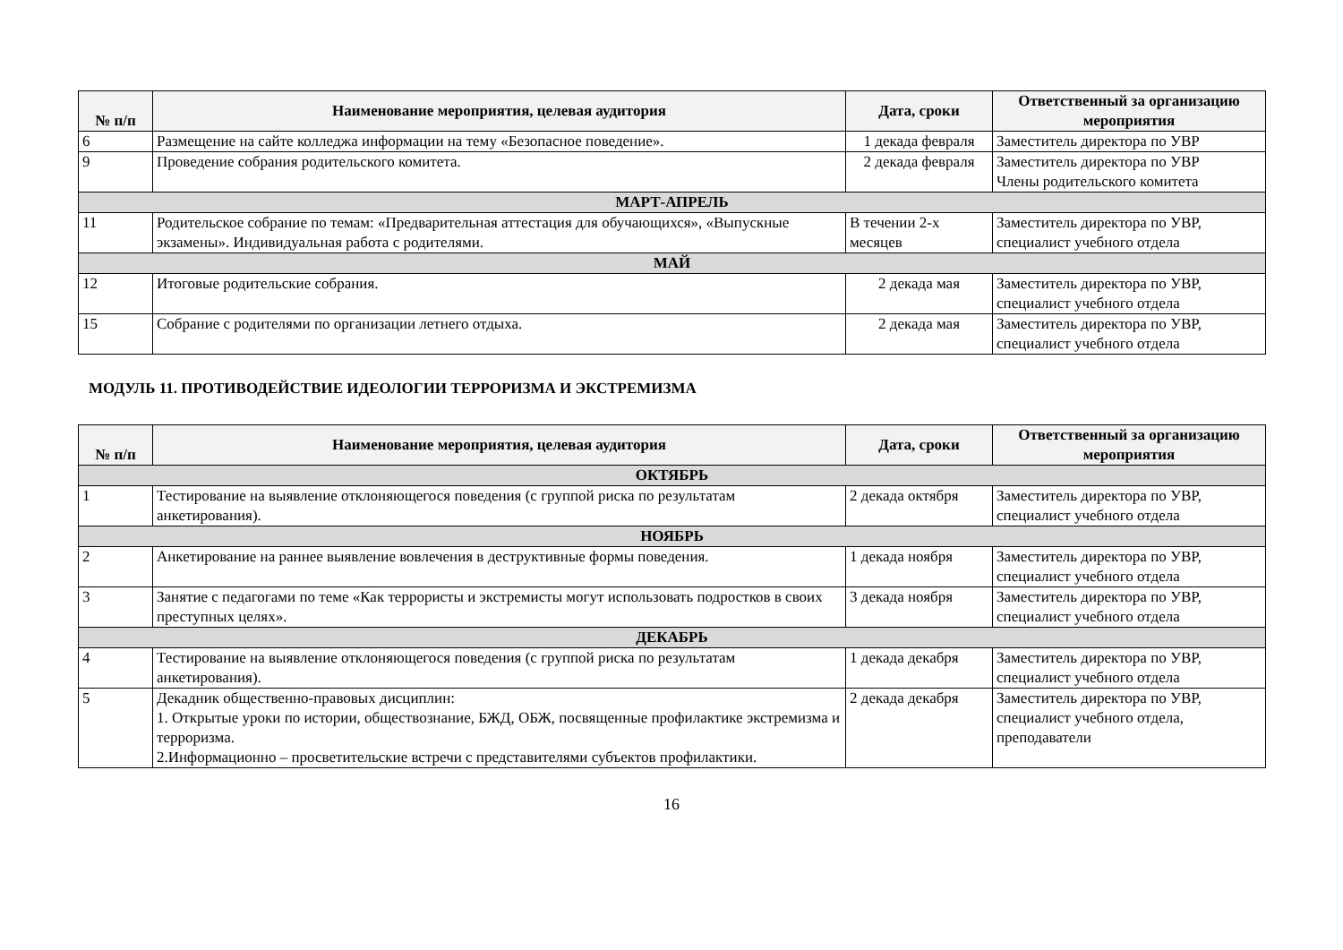| № п/п | Наименование мероприятия, целевая аудитория | Дата, сроки | Ответственный за организацию мероприятия |
| --- | --- | --- | --- |
| 6 | Размещение на сайте колледжа информации на тему «Безопасное поведение». | 1 декада февраля | Заместитель директора по УВР |
| 9 | Проведение собрания родительского комитета. | 2 декада февраля | Заместитель директора по УВР Члены родительского комитета |
| МАРТ-АПРЕЛЬ | | | |
| 11 | Родительское собрание по темам: «Предварительная аттестация для обучающихся», «Выпускные экзамены». Индивидуальная работа с родителями. | В течении 2-х месяцев | Заместитель директора по УВР, специалист учебного отдела |
| МАЙ | | | |
| 12 | Итоговые родительские собрания. | 2 декада мая | Заместитель директора по УВР, специалист учебного отдела |
| 15 | Собрание с родителями по организации летнего отдыха. | 2 декада мая | Заместитель директора по УВР, специалист учебного отдела |
МОДУЛЬ 11. ПРОТИВОДЕЙСТВИЕ ИДЕОЛОГИИ ТЕРРОРИЗМА И ЭКСТРЕМИЗМА
| № п/п | Наименование мероприятия, целевая аудитория | Дата, сроки | Ответственный за организацию мероприятия |
| --- | --- | --- | --- |
| ОКТЯБРЬ | | | |
| 1 | Тестирование на выявление отклоняющегося поведения (с группой риска по результатам анкетирования). | 2 декада октября | Заместитель директора по УВР, специалист учебного отдела |
| НОЯБРЬ | | | |
| 2 | Анкетирование на раннее выявление вовлечения в деструктивные формы поведения. | 1 декада ноября | Заместитель директора по УВР, специалист учебного отдела |
| 3 | Занятие с педагогами по теме «Как террористы и экстремисты могут использовать подростков в своих преступных целях». | 3 декада ноября | Заместитель директора по УВР, специалист учебного отдела |
| ДЕКАБРЬ | | | |
| 4 | Тестирование на выявление отклоняющегося поведения (с группой риска по результатам анкетирования). | 1 декада декабря | Заместитель директора по УВР, специалист учебного отдела |
| 5 | Декадник общественно-правовых дисциплин: 1. Открытые уроки по истории, обществознание, БЖД, ОБЖ, посвященные профилактике экстремизма и терроризма. 2.Информационно – просветительские встречи с представителями субъектов профилактики. | 2 декада декабря | Заместитель директора по УВР, специалист учебного отдела, преподаватели |
16